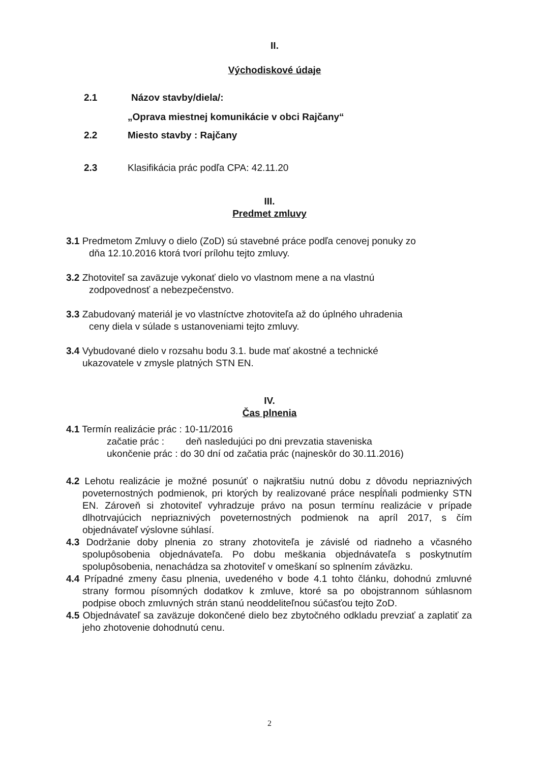II.
Východiskové údaje
2.1 Názov stavby/diela/:
„Oprava miestnej komunikácie v obci Rajčany“
2.2 Miesto stavby : Rajčany
2.3 Klasifikácia prác podľa CPA: 42.11.20
III.
Predmet zmluvy
3.1 Predmetom Zmluvy o dielo (ZoD) sú stavebné práce podľa cenovej ponuky zo
dňa 12.10.2016 ktorá tvorí prílohu tejto zmluvy.
3.2 Zhotoviteľ sa zaväzuje vykonať dielo vo vlastnom mene a na vlastnú
zodpovednosť a nebezpečenstvo.
3.3 Zabudovaný materiál je vo vlastníctve zhotoviteľa až do úplného uhradenia
ceny diela v súlade s ustanoveniami tejto zmluvy.
3.4 Vybudované dielo v rozsahu bodu 3.1. bude mať akostné a technické
ukazovatele v zmysle platných STN EN.
IV.
Čas plnenia
4.1 Termín realizácie prác : 10-11/2016
začatie prác : deň nasledujúci po dni prevzatia staveniska
ukončenie prác : do 30 dní od začatia prác (najneskôr do 30.11.2016)
4.2 Lehotu realizácie je možné posunúť o najkratšiu nutnú dobu z dôvodu nepriaznivých poveternostných podmienok, pri ktorých by realizované práce nespĺňali podmienky STN EN. Zároveň si zhotoviteľ vyhradzuje právo na posun termínu realizácie v prípade dlhotrvajúcich nepriaznivých poveternostných podmienok na apríl 2017, s čím objednávateľ výslovne súhlasí.
4.3 Dodržanie doby plnenia zo strany zhotoviteľa je závislé od riadneho a včasného spolupôsobenia objednávateľa. Po dobu meškania objednávateľa s poskytnutím spolupôsobenia, nenachádza sa zhotoviteľ v omeškaní so splnením záväzku.
4.4 Prípadné zmeny času plnenia, uvedeného v bode 4.1 tohto článku, dohodnú zmluvné strany formou písomných dodatkov k zmluve, ktoré sa po obojstrannom súhlasnom podpise oboch zmluvných strán stanú neoddeliteľnou súčasťou tejto ZoD.
4.5 Objednávateľ sa zaväzuje dokončené dielo bez zbytočného odkladu prevziať a zaplatiť za jeho zhotovenie dohodnutú cenu.
2